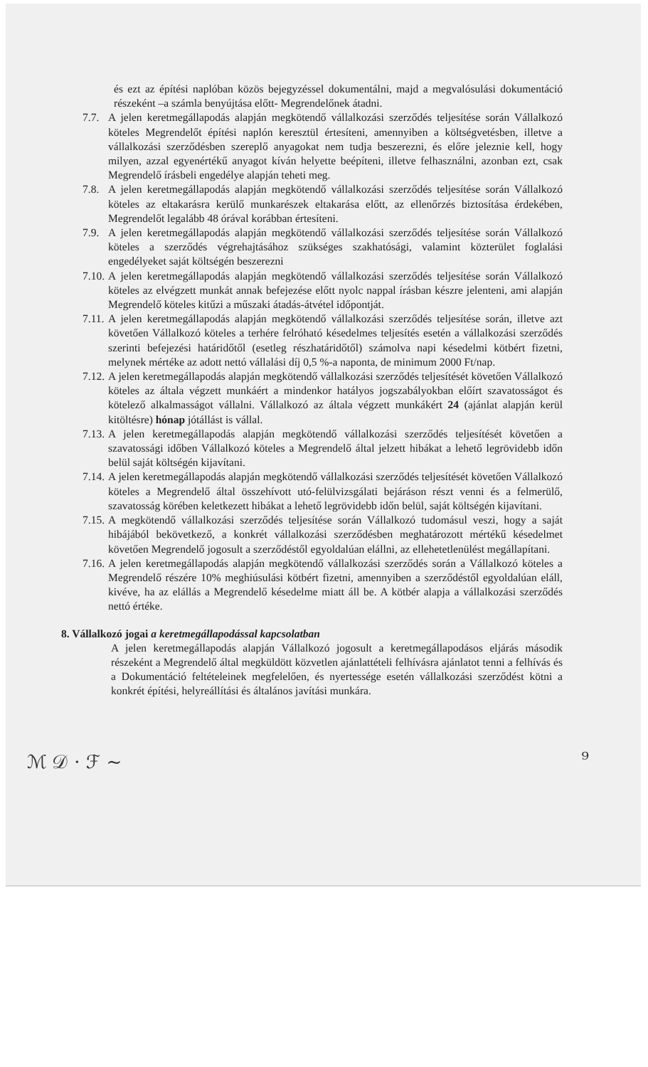és ezt az építési naplóban közös bejegyzéssel dokumentálni, majd a megvalósulási dokumentáció részeként –a számla benyújtása előtt- Megrendelőnek átadni.
7.7. A jelen keretmegállapodás alapján megkötendő vállalkozási szerződés teljesítése során Vállalkozó köteles Megrendelőt építési naplón keresztül értesíteni, amennyiben a költségvetésben, illetve a vállalkozási szerződésben szereplő anyagokat nem tudja beszerezni, és előre jeleznie kell, hogy milyen, azzal egyenértékű anyagot kíván helyette beépíteni, illetve felhasználni, azonban ezt, csak Megrendelő írásbeli engedélye alapján teheti meg.
7.8. A jelen keretmegállapodás alapján megkötendő vállalkozási szerződés teljesítése során Vállalkozó köteles az eltakarásra kerülő munkarészek eltakarása előtt, az ellenőrzés biztosítása érdekében, Megrendelőt legalább 48 órával korábban értesíteni.
7.9. A jelen keretmegállapodás alapján megkötendő vállalkozási szerződés teljesítése során Vállalkozó köteles a szerződés végrehajtásához szükséges szakhatósági, valamint közterület foglalási engedélyeket saját költségén beszerezni
7.10. A jelen keretmegállapodás alapján megkötendő vállalkozási szerződés teljesítése során Vállalkozó köteles az elvégzett munkát annak befejezése előtt nyolc nappal írásban készre jelenteni, ami alapján Megrendelő köteles kitűzi a műszaki átadás-átvétel időpontját.
7.11. A jelen keretmegállapodás alapján megkötendő vállalkozási szerződés teljesítése során, illetve azt követően Vállalkozó köteles a terhére felróható késedelmes teljesítés esetén a vállalkozási szerződés szerinti befejezési határidőtől (esetleg részhatáridőtől) számolva napi késedelmi kötbért fizetni, melynek mértéke az adott nettó vállalási díj 0,5 %-a naponta, de minimum 2000 Ft/nap.
7.12. A jelen keretmegállapodás alapján megkötendő vállalkozási szerződés teljesítését követően Vállalkozó köteles az általa végzett munkáért a mindenkor hatályos jogszabályokban előírt szavatosságot és kötelező alkalmasságot vállalni. Vállalkozó az általa végzett munkákért 24 (ajánlat alapján kerül kitöltésre) hónap jótállást is vállal.
7.13. A jelen keretmegállapodás alapján megkötendő vállalkozási szerződés teljesítését követően a szavatossági időben Vállalkozó köteles a Megrendelő által jelzett hibákat a lehető legrövidebb időn belül saját költségén kijavítani.
7.14. A jelen keretmegállapodás alapján megkötendő vállalkozási szerződés teljesítését követően Vállalkozó köteles a Megrendelő által összehívott utó-felülvizsgálati bejáráson részt venni és a felmerülő, szavatosság körében keletkezett hibákat a lehető legrövidebb időn belül, saját költségén kijavítani.
7.15. A megkötendő vállalkozási szerződés teljesítése során Vállalkozó tudomásul veszi, hogy a saját hibájából bekövetkező, a konkrét vállalkozási szerződésben meghatározott mértékű késedelmet követően Megrendelő jogosult a szerződéstől egyoldalúan elállni, az ellehetetlenülést megállapítani.
7.16. A jelen keretmegállapodás alapján megkötendő vállalkozási szerződés során a Vállalkozó köteles a Megrendelő részére 10% meghiúsulási kötbért fizetni, amennyiben a szerződéstől egyoldalúan eláll, kivéve, ha az elállás a Megrendelő késedelme miatt áll be. A kötbér alapja a vállalkozási szerződés nettó értéke.
8. Vállalkozó jogai a keretmegállapodással kapcsolatban
A jelen keretmegállapodás alapján Vállalkozó jogosult a keretmegállapodásos eljárás második részeként a Megrendelő által megküldött közvetlen ajánlattételi felhívásra ajánlatot tenni a felhívás és a Dokumentáció feltételeinek megfelelően, és nyertessége esetén vállalkozási szerződést kötni a konkrét építési, helyreállítási és általános javítási munkára.
ℳ 𝒟 · ℱ ∼ ⁹